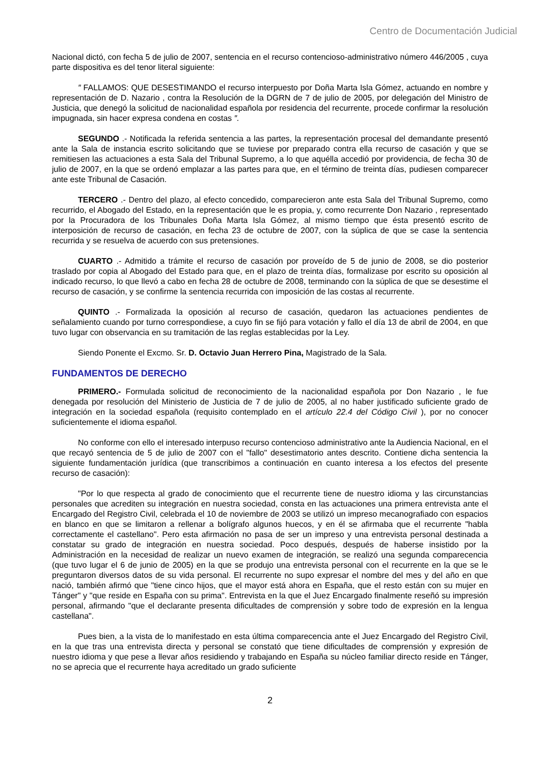Centro de Documentación Judicial
Nacional dictó, con fecha 5 de julio de 2007, sentencia en el recurso contencioso-administrativo número 446/2005 , cuya parte dispositiva es del tenor literal siguiente:
″ FALLAMOS: QUE DESESTIMANDO el recurso interpuesto por Doña Marta Isla Gómez, actuando en nombre y representación de D. Nazario , contra la Resolución de la DGRN de 7 de julio de 2005, por delegación del Ministro de Justicia, que denegó la solicitud de nacionalidad española por residencia del recurrente, procede confirmar la resolución impugnada, sin hacer expresa condena en costas ″.
SEGUNDO .- Notificada la referida sentencia a las partes, la representación procesal del demandante presentó ante la Sala de instancia escrito solicitando que se tuviese por preparado contra ella recurso de casación y que se remitiesen las actuaciones a esta Sala del Tribunal Supremo, a lo que aquélla accedió por providencia, de fecha 30 de julio de 2007, en la que se ordenó emplazar a las partes para que, en el término de treinta días, pudiesen comparecer ante este Tribunal de Casación.
TERCERO .- Dentro del plazo, al efecto concedido, comparecieron ante esta Sala del Tribunal Supremo, como recurrido, el Abogado del Estado, en la representación que le es propia, y, como recurrente Don Nazario , representado por la Procuradora de los Tribunales Doña Marta Isla Gómez, al mismo tiempo que ésta presentó escrito de interposición de recurso de casación, en fecha 23 de octubre de 2007, con la súplica de que se case la sentencia recurrida y se resuelva de acuerdo con sus pretensiones.
CUARTO .- Admitido a trámite el recurso de casación por proveído de 5 de junio de 2008, se dio posterior traslado por copia al Abogado del Estado para que, en el plazo de treinta días, formalizase por escrito su oposición al indicado recurso, lo que llevó a cabo en fecha 28 de octubre de 2008, terminando con la súplica de que se desestime el recurso de casación, y se confirme la sentencia recurrida con imposición de las costas al recurrente.
QUINTO .- Formalizada la oposición al recurso de casación, quedaron las actuaciones pendientes de señalamiento cuando por turno correspondiese, a cuyo fin se fijó para votación y fallo el día 13 de abril de 2004, en que tuvo lugar con observancia en su tramitación de las reglas establecidas por la Ley.
Siendo Ponente el Excmo. Sr. D. Octavio Juan Herrero Pina, Magistrado de la Sala.
FUNDAMENTOS DE DERECHO
PRIMERO.- Formulada solicitud de reconocimiento de la nacionalidad española por Don Nazario , le fue denegada por resolución del Ministerio de Justicia de 7 de julio de 2005, al no haber justificado suficiente grado de integración en la sociedad española (requisito contemplado en el artículo 22.4 del Código Civil ), por no conocer suficientemente el idioma español.
No conforme con ello el interesado interpuso recurso contencioso administrativo ante la Audiencia Nacional, en el que recayó sentencia de 5 de julio de 2007 con el "fallo" desestimatorio antes descrito. Contiene dicha sentencia la siguiente fundamentación jurídica (que transcribimos a continuación en cuanto interesa a los efectos del presente recurso de casación):
"Por lo que respecta al grado de conocimiento que el recurrente tiene de nuestro idioma y las circunstancias personales que acrediten su integración en nuestra sociedad, consta en las actuaciones una primera entrevista ante el Encargado del Registro Civil, celebrada el 10 de noviembre de 2003 se utilizó un impreso mecanografiado con espacios en blanco en que se limitaron a rellenar a bolígrafo algunos huecos, y en él se afirmaba que el recurrente "habla correctamente el castellano". Pero esta afirmación no pasa de ser un impreso y una entrevista personal destinada a constatar su grado de integración en nuestra sociedad. Poco después, después de haberse insistido por la Administración en la necesidad de realizar un nuevo examen de integración, se realizó una segunda comparecencia (que tuvo lugar el 6 de junio de 2005) en la que se produjo una entrevista personal con el recurrente en la que se le preguntaron diversos datos de su vida personal. El recurrente no supo expresar el nombre del mes y del año en que nació, también afirmó que "tiene cinco hijos, que el mayor está ahora en España, que el resto están con su mujer en Tánger" y "que reside en España con su prima". Entrevista en la que el Juez Encargado finalmente reseñó su impresión personal, afirmando "que el declarante presenta dificultades de comprensión y sobre todo de expresión en la lengua castellana".
Pues bien, a la vista de lo manifestado en esta última comparecencia ante el Juez Encargado del Registro Civil, en la que tras una entrevista directa y personal se constató que tiene dificultades de comprensión y expresión de nuestro idioma y que pese a llevar años residiendo y trabajando en España su núcleo familiar directo reside en Tánger, no se aprecia que el recurrente haya acreditado un grado suficiente
2